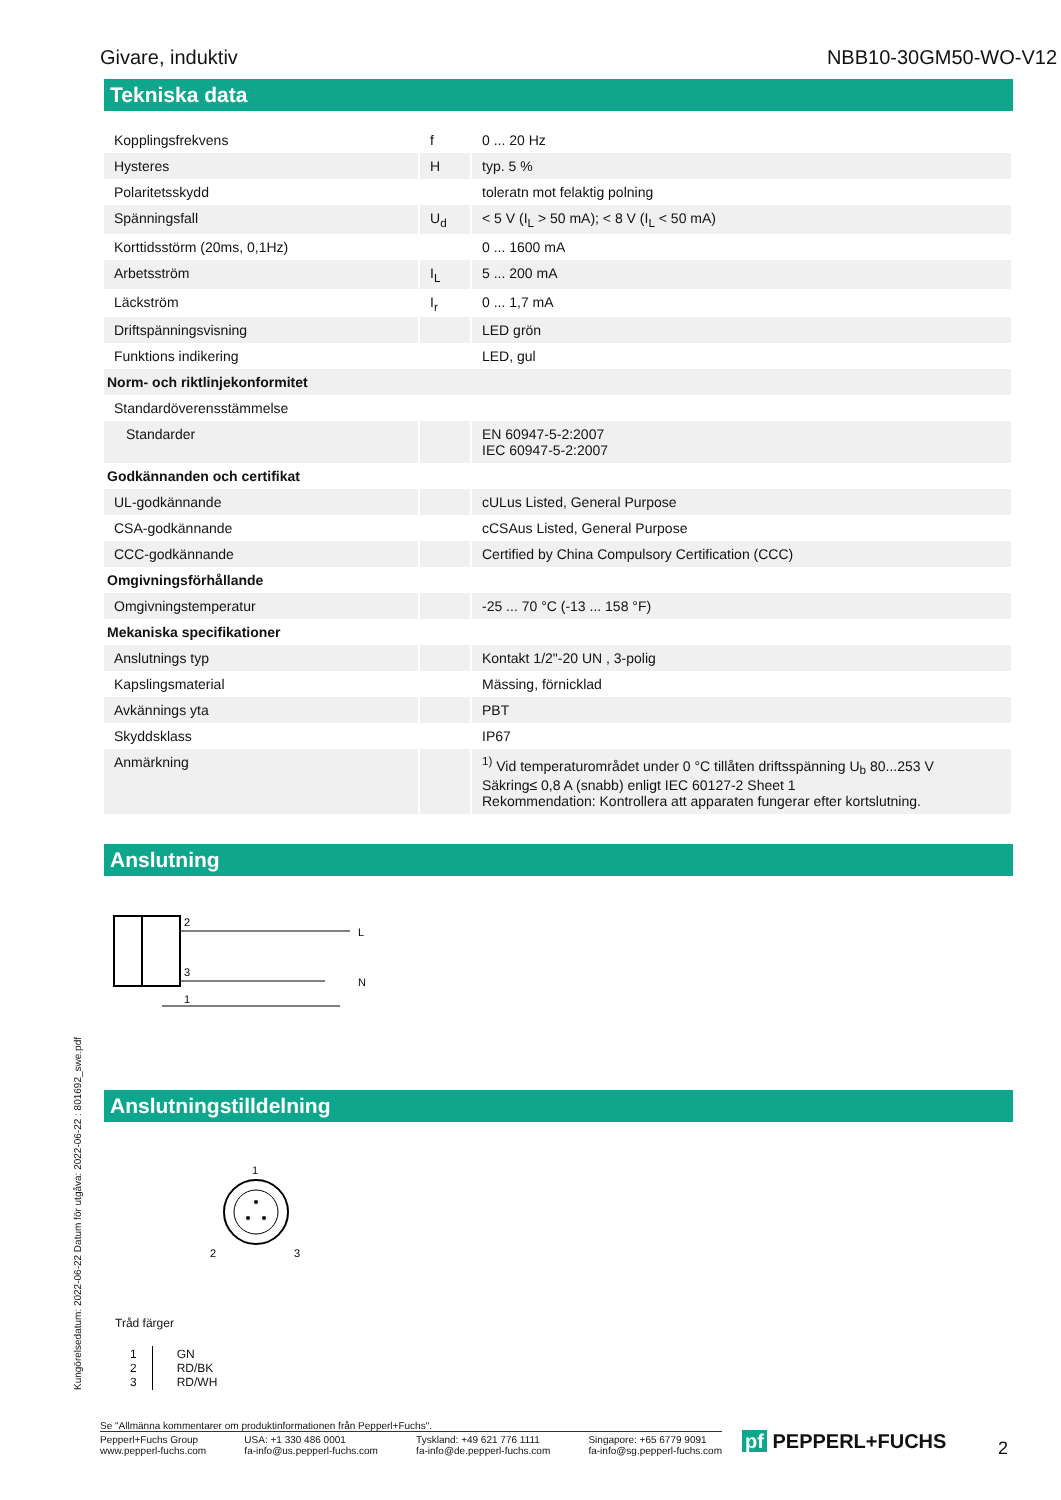Givare, induktiv NBB10-30GM50-WO-V12
Tekniska data
| Kopplingsfrekvens | f | 0 ... 20 Hz |
| Hysteres | H | typ. 5 % |
| Polaritetsskydd | | toleratn mot felaktig polning |
| Spänningsfall | U<sub>d</sub> | < 5 V (I<sub>L</sub> > 50 mA); < 8 V (I<sub>L</sub> < 50 mA) |
| Korttidsstörm (20ms, 0,1Hz) | | 0 ... 1600 mA |
| Arbetsström | I<sub>L</sub> | 5 ... 200 mA |
| Läckström | I<sub>r</sub> | 0 ... 1,7 mA |
| Driftspänningsvisning | | LED grön |
| Funktions indikering | | LED, gul |
| Norm- och riktlinjekonformitet | | |
| Standardöverensstämmelse | | |
| Standarder | | EN 60947-5-2:2007 IEC 60947-5-2:2007 |
| Godkännanden och certifikat | | |
| UL-godkännande | | cULus Listed, General Purpose |
| CSA-godkännande | | cCSAus Listed, General Purpose |
| CCC-godkännande | | Certified by China Compulsory Certification (CCC) |
| Omgivningsförhållande | | |
| Omgivningstemperatur | | -25 ... 70 °C (-13 ... 158 °F) |
| Mekaniska specifikationer | | |
| Anslutnings typ | | Kontakt 1/2"-20 UN , 3-polig |
| Kapslingsmaterial | | Mässing, förnicklad |
| Avkännings yta | | PBT |
| Skyddsklass | | IP67 |
| Anmärkning | | <sup>1)</sup> Vid temperaturområdet under 0 °C tillåten driftsspänning U<sub>b</sub> 80...253 V Säkring≤ 0,8 A (snabb) enligt IEC 60127-2 Sheet 1 Rekommendation: Kontrollera att apparaten fungerar efter kortslutning. |
Anslutning
2
3
1
L
N
Anslutningstilldelning
1
2
3
Tråd färger
| 1 2 3 | GN RD/BK RD/WH |
Kungörelsedatum: 2022-06-22 Datum för utgåva: 2022-06-22 : 801692_swe.pdf
Se "Allmänna kommentarer om produktinformationen från Pepperl+Fuchs".
Pepperl+Fuchs Group
www.pepperl-fuchs.com USA: +1 330 486 0001
fa-info@us.pepperl-fuchs.com Tyskland: +49 621 776 1111
fa-info@de.pepperl-fuchs.com Singapore: +65 6779 9091
fa-info@sg.pepperl-fuchs.com
pf PEPPERL+FUCHS 2